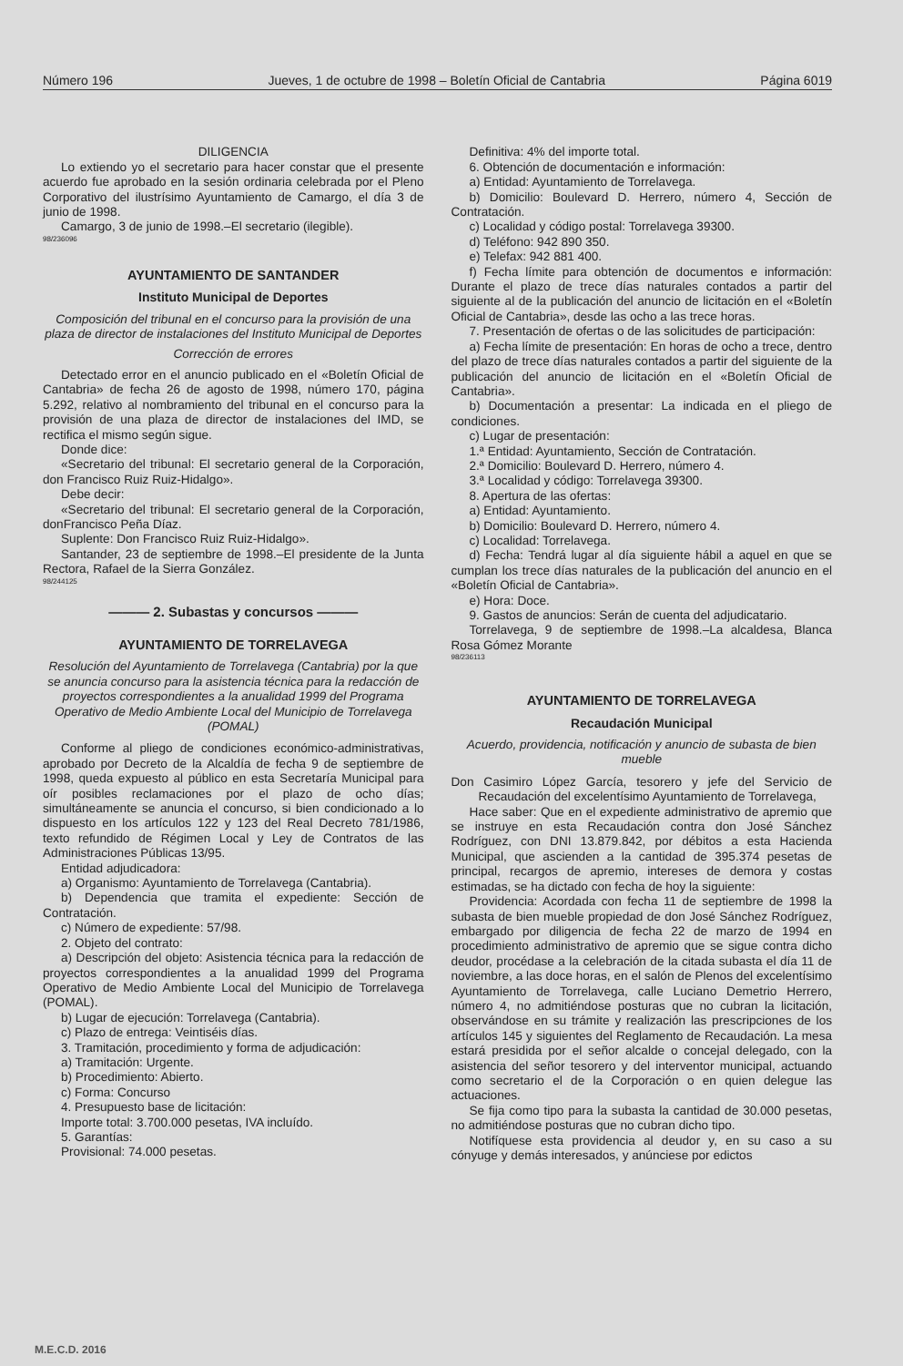Número 196 Jueves, 1 de octubre de 1998 – Boletín Oficial de Cantabria Página 6019
DILIGENCIA
Lo extiendo yo el secretario para hacer constar que el presente acuerdo fue aprobado en la sesión ordinaria celebrada por el Pleno Corporativo del ilustrísimo Ayuntamiento de Camargo, el día 3 de junio de 1998.
Camargo, 3 de junio de 1998.–El secretario (ilegible).
98/236096
AYUNTAMIENTO DE SANTANDER
Instituto Municipal de Deportes
Composición del tribunal en el concurso para la provisión de una plaza de director de instalaciones del Instituto Municipal de Deportes
Corrección de errores
Detectado error en el anuncio publicado en el «Boletín Oficial de Cantabria» de fecha 26 de agosto de 1998, número 170, página 5.292, relativo al nombramiento del tribunal en el concurso para la provisión de una plaza de director de instalaciones del IMD, se rectifica el mismo según sigue.
Donde dice:
«Secretario del tribunal: El secretario general de la Corporación, don Francisco Ruiz Ruiz-Hidalgo».
Debe decir:
«Secretario del tribunal: El secretario general de la Corporación, donFrancisco Peña Díaz.
Suplente: Don Francisco Ruiz Ruiz-Hidalgo».
Santander, 23 de septiembre de 1998.–El presidente de la Junta Rectora, Rafael de la Sierra González.
98/244125
——— 2. Subastas y concursos ———
AYUNTAMIENTO DE TORRELAVEGA
Resolución del Ayuntamiento de Torrelavega (Cantabria) por la que se anuncia concurso para la asistencia técnica para la redacción de proyectos correspondientes a la anualidad 1999 del Programa Operativo de Medio Ambiente Local del Municipio de Torrelavega (POMAL)
Conforme al pliego de condiciones económico-administrativas, aprobado por Decreto de la Alcaldía de fecha 9 de septiembre de 1998, queda expuesto al público en esta Secretaría Municipal para oír posibles reclamaciones por el plazo de ocho días; simultáneamente se anuncia el concurso, si bien condicionado a lo dispuesto en los artículos 122 y 123 del Real Decreto 781/1986, texto refundido de Régimen Local y Ley de Contratos de las Administraciones Públicas 13/95.
Entidad adjudicadora:
a) Organismo: Ayuntamiento de Torrelavega (Cantabria).
b) Dependencia que tramita el expediente: Sección de Contratación.
c) Número de expediente: 57/98.
2. Objeto del contrato:
a) Descripción del objeto: Asistencia técnica para la redacción de proyectos correspondientes a la anualidad 1999 del Programa Operativo de Medio Ambiente Local del Municipio de Torrelavega (POMAL).
b) Lugar de ejecución: Torrelavega (Cantabria).
c) Plazo de entrega: Veintiséis días.
3. Tramitación, procedimiento y forma de adjudicación:
a) Tramitación: Urgente.
b) Procedimiento: Abierto.
c) Forma: Concurso
4. Presupuesto base de licitación:
Importe total: 3.700.000 pesetas, IVA incluído.
5. Garantías:
Provisional: 74.000 pesetas.
Definitiva: 4% del importe total.
6. Obtención de documentación e información:
a) Entidad: Ayuntamiento de Torrelavega.
b) Domicilio: Boulevard D. Herrero, número 4, Sección de Contratación.
c) Localidad y código postal: Torrelavega 39300.
d) Teléfono: 942 890 350.
e) Telefax: 942 881 400.
f) Fecha límite para obtención de documentos e información: Durante el plazo de trece días naturales contados a partir del siguiente al de la publicación del anuncio de licitación en el «Boletín Oficial de Cantabria», desde las ocho a las trece horas.
7. Presentación de ofertas o de las solicitudes de participación:
a) Fecha límite de presentación: En horas de ocho a trece, dentro del plazo de trece días naturales contados a partir del siguiente de la publicación del anuncio de licitación en el «Boletín Oficial de Cantabria».
b) Documentación a presentar: La indicada en el pliego de condiciones.
c) Lugar de presentación:
1.ª Entidad: Ayuntamiento, Sección de Contratación.
2.ª Domicilio: Boulevard D. Herrero, número 4.
3.ª Localidad y código: Torrelavega 39300.
8. Apertura de las ofertas:
a) Entidad: Ayuntamiento.
b) Domicilio: Boulevard D. Herrero, número 4.
c) Localidad: Torrelavega.
d) Fecha: Tendrá lugar al día siguiente hábil a aquel en que se cumplan los trece días naturales de la publicación del anuncio en el «Boletín Oficial de Cantabria».
e) Hora: Doce.
9. Gastos de anuncios: Serán de cuenta del adjudicatario.
Torrelavega, 9 de septiembre de 1998.–La alcaldesa, Blanca Rosa Gómez Morante
98/236113
AYUNTAMIENTO DE TORRELAVEGA
Recaudación Municipal
Acuerdo, providencia, notificación y anuncio de subasta de bien mueble
Don Casimiro López García, tesorero y jefe del Servicio de Recaudación del excelentísimo Ayuntamiento de Torrelavega,
Hace saber: Que en el expediente administrativo de apremio que se instruye en esta Recaudación contra don José Sánchez Rodríguez, con DNI 13.879.842, por débitos a esta Hacienda Municipal, que ascienden a la cantidad de 395.374 pesetas de principal, recargos de apremio, intereses de demora y costas estimadas, se ha dictado con fecha de hoy la siguiente:
Providencia: Acordada con fecha 11 de septiembre de 1998 la subasta de bien mueble propiedad de don José Sánchez Rodríguez, embargado por diligencia de fecha 22 de marzo de 1994 en procedimiento administrativo de apremio que se sigue contra dicho deudor, procédase a la celebración de la citada subasta el día 11 de noviembre, a las doce horas, en el salón de Plenos del excelentísimo Ayuntamiento de Torrelavega, calle Luciano Demetrio Herrero, número 4, no admitiéndose posturas que no cubran la licitación, observándose en su trámite y realización las prescripciones de los artículos 145 y siguientes del Reglamento de Recaudación. La mesa estará presidida por el señor alcalde o concejal delegado, con la asistencia del señor tesorero y del interventor municipal, actuando como secretario el de la Corporación o en quien delegue las actuaciones.
Se fija como tipo para la subasta la cantidad de 30.000 pesetas, no admitiéndose posturas que no cubran dicho tipo.
Notifíquese esta providencia al deudor y, en su caso a su cónyuge y demás interesados, y anúnciese por edictos
M.E.C.D. 2016